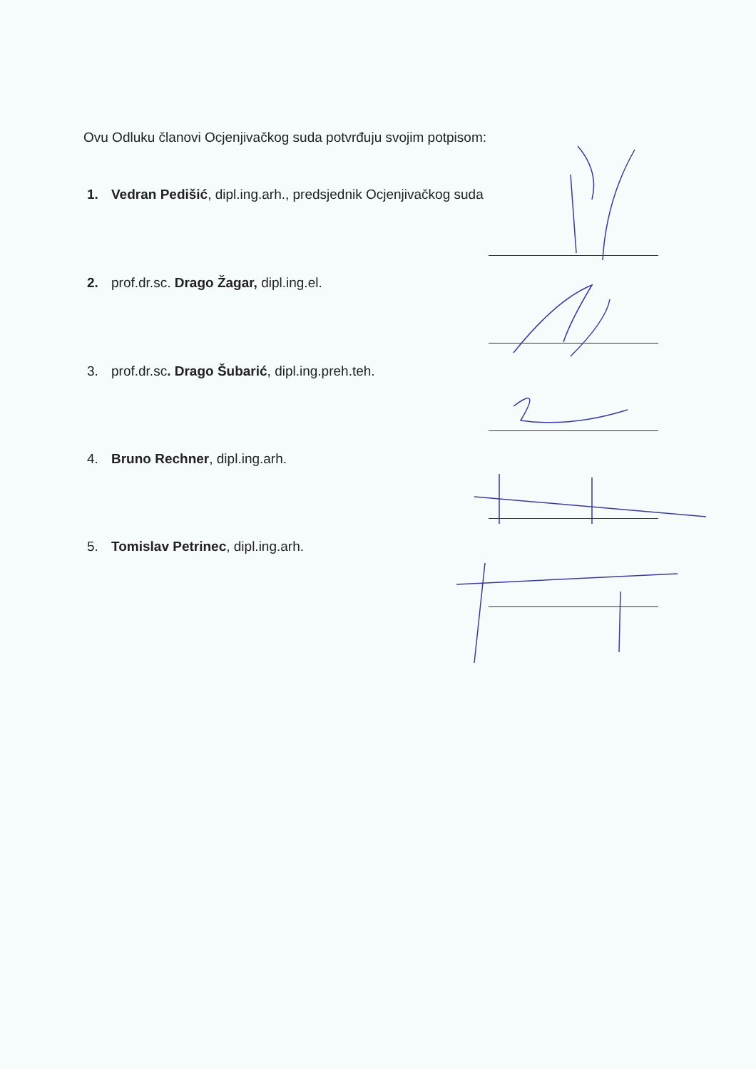Ovu Odluku članovi Ocjenjivačkog suda potvrđuju svojim potpisom:
1. Vedran Pedišić, dipl.ing.arh., predsjednik Ocjenjivačkog suda
2. prof.dr.sc. Drago Žagar, dipl.ing.el.
3. prof.dr.sc. Drago Šubarić, dipl.ing.preh.teh.
4. Bruno Rechner, dipl.ing.arh.
5. Tomislav Petrinec, dipl.ing.arh.